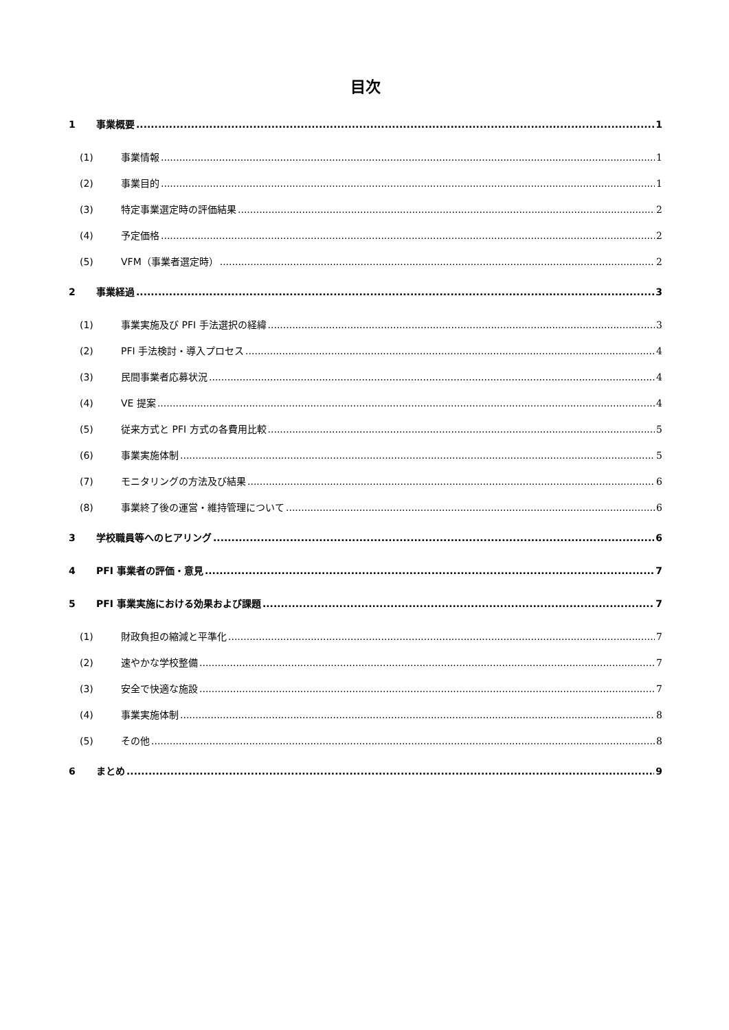目次
1 事業概要 1
(1) 事業情報 1
(2) 事業目的 1
(3) 特定事業選定時の評価結果 2
(4) 予定価格 2
(5) VFM（事業者選定時） 2
2 事業経過 3
(1) 事業実施及び PFI 手法選択の経緯 3
(2) PFI 手法検討・導入プロセス 4
(3) 民間事業者応募状況 4
(4) VE 提案 4
(5) 従来方式と PFI 方式の各費用比較 5
(6) 事業実施体制 5
(7) モニタリングの方法及び結果 6
(8) 事業終了後の運営・維持管理について 6
3 学校職員等へのヒアリング 6
4 PFI 事業者の評価・意見 7
5 PFI 事業実施における効果および課題 7
(1) 財政負担の縮減と平準化 7
(2) 速やかな学校整備 7
(3) 安全で快適な施設 7
(4) 事業実施体制 8
(5) その他 8
6 まとめ 9